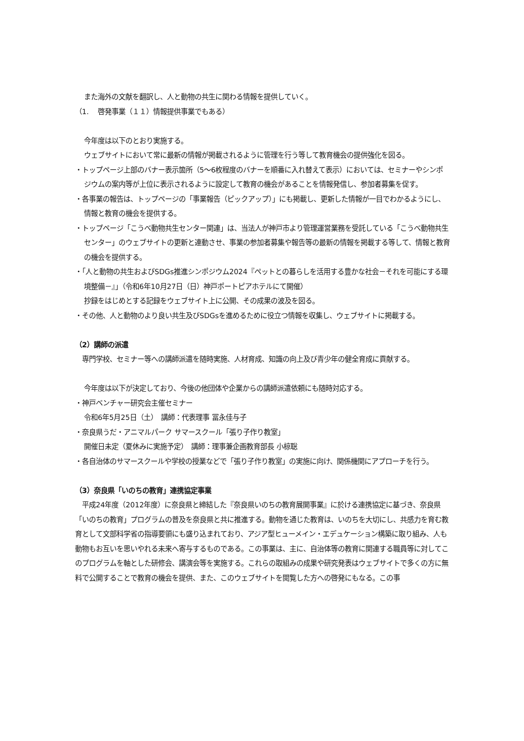また海外の文献を翻訳し、人と動物の共生に関わる情報を提供していく。
（1.　 啓発事業（１１）情報提供事業でもある）
今年度は以下のとおり実施する。
ウェブサイトにおいて常に最新の情報が掲載されるように管理を行う等して教育機会の提供強化を図る。
・トップページ上部のバナー表示箇所（5～6枚程度のバナーを順番に入れ替えて表示）においては、セミナーやシンポジウムの案内等が上位に表示されるように設定して教育の機会があることを情報発信し、参加者募集を促す。
・各事業の報告は、トップページの「事業報告（ピックアップ）」にも掲載し、更新した情報が一目でわかるようにし、情報と教育の機会を提供する。
・トップページ「こうべ動物共生センター関連」は、当法人が神戸市より管理運営業務を受託している「こうべ動物共生センター」のウェブサイトの更新と連動させ、事業の参加者募集や報告等の最新の情報を掲載する等して、情報と教育の機会を提供する。
・「人と動物の共生およびSDGs推進シンポジウム2024『ペットとの暮らしを活用する豊かな社会－それを可能にする環境整備－』」（令和6年10月27日（日）神戸ポートピアホテルにて開催）
抄録をはじめとする記録をウェブサイト上に公開、その成果の波及を図る。
・その他、人と動物のより良い共生及びSDGsを進めるために役立つ情報を収集し、ウェブサイトに掲載する。
（2）講師の派遣
　専門学校、セミナー等への講師派遣を随時実施、人材育成、知識の向上及び青少年の健全育成に貢献する。
今年度は以下が決定しており、今後の他団体や企業からの講師派遣依頼にも随時対応する。
・神戸ベンチャー研究会主催セミナー
令和6年5月25日（土）　講師：代表理事 冨永佳与子
・奈良県うだ・アニマルパーク サマースクール「張り子作り教室」
開催日未定（夏休みに実施予定）　講師：理事兼企画教育部長 小椋聡
・各自治体のサマースクールや学校の授業などで「張り子作り教室」の実施に向け、関係機関にアプローチを行う。
（3）奈良県「いのちの教育」連携協定事業
　平成24年度（2012年度）に奈良県と締結した『奈良県いのちの教育展開事業』に於ける連携協定に基づき、奈良県「いのちの教育」プログラムの普及を奈良県と共に推進する。動物を通じた教育は、いのちを大切にし、共感力を育む教育として文部科学省の指導要領にも盛り込まれており、アジア型ヒューメイン・エデュケーション構築に取り組み、人も動物もお互いを思いやれる未来へ寄与するものである。この事業は、主に、自治体等の教育に関連する職員等に対してこのプログラムを軸とした研修会、講演会等を実施する。これらの取組みの成果や研究発表はウェブサイトで多くの方に無料で公開することで教育の機会を提供、また、このウェブサイトを閲覧した方への啓発にもなる。この事